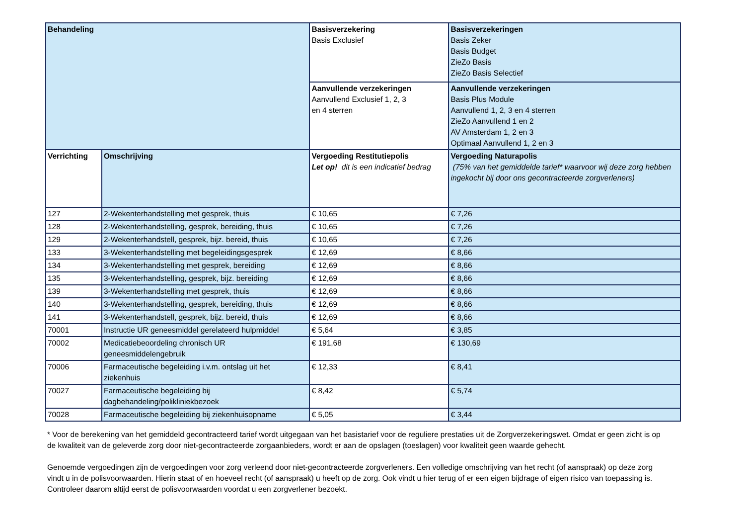| Behandeling | | Basisverzekering Basis Exclusief | Basisverzekeringen Basis Zeker Basis Budget ZieZo Basis ZieZo Basis Selectief |
| --- | --- | --- | --- |
| | | Aanvullende verzekeringen Aanvullend Exclusief 1, 2, 3 en 4 sterren | Aanvullende verzekeringen Basis Plus Module Aanvullend 1, 2, 3 en 4 sterren ZieZo Aanvullend 1 en 2 AV Amsterdam 1, 2 en 3 Optimaal Aanvullend 1, 2 en 3 |
| Verrichting | Omschrijving | Vergoeding Restitutiepolis Let op! dit is een indicatief bedrag | Vergoeding Naturapolis (75% van het gemiddelde tarief* waarvoor wij deze zorg hebben ingekocht bij door ons gecontracteerde zorgverleners) |
| 127 | 2-Wekenterhandstelling met gesprek, thuis | € 10,65 | € 7,26 |
| 128 | 2-Wekenterhandstelling, gesprek, bereiding, thuis | € 10,65 | € 7,26 |
| 129 | 2-Wekenterhandstell, gesprek, bijz. bereid, thuis | € 10,65 | € 7,26 |
| 133 | 3-Wekenterhandstelling met begeleidingsgesprek | € 12,69 | € 8,66 |
| 134 | 3-Wekenterhandstelling met gesprek, bereiding | € 12,69 | € 8,66 |
| 135 | 3-Wekenterhandstelling, gesprek, bijz. bereiding | € 12,69 | € 8,66 |
| 139 | 3-Wekenterhandstelling met gesprek, thuis | € 12,69 | € 8,66 |
| 140 | 3-Wekenterhandstelling, gesprek, bereiding, thuis | € 12,69 | € 8,66 |
| 141 | 3-Wekenterhandstell, gesprek, bijz. bereid, thuis | € 12,69 | € 8,66 |
| 70001 | Instructie UR geneesmiddel gerelateerd hulpmiddel | € 5,64 | € 3,85 |
| 70002 | Medicatiebeoordeling chronisch UR geneesmiddelengebruik | € 191,68 | € 130,69 |
| 70006 | Farmaceutische begeleiding i.v.m. ontslag uit het ziekenhuis | € 12,33 | € 8,41 |
| 70027 | Farmaceutische begeleiding bij dagbehandeling/polikliniekbezoek | € 8,42 | € 5,74 |
| 70028 | Farmaceutische begeleiding bij ziekenhuisopname | € 5,05 | € 3,44 |
* Voor de berekening van het gemiddeld gecontracteerd tarief wordt uitgegaan van het basistarief voor de reguliere prestaties uit de Zorgverzekeringswet. Omdat er geen zicht is op de kwaliteit van de geleverde zorg door niet-gecontracteerde zorgaanbieders, wordt er aan de opslagen (toeslagen) voor kwaliteit geen waarde gehecht.
Genoemde vergoedingen zijn de vergoedingen voor zorg verleend door niet-gecontracteerde zorgverleners. Een volledige omschrijving van het recht (of aanspraak) op deze zorg vindt u in de polisvoorwaarden. Hierin staat of en hoeveel recht (of aanspraak) u heeft op de zorg. Ook vindt u hier terug of er een eigen bijdrage of eigen risico van toepassing is. Controleer daarom altijd eerst de polisvoorwaarden voordat u een zorgverlener bezoekt.